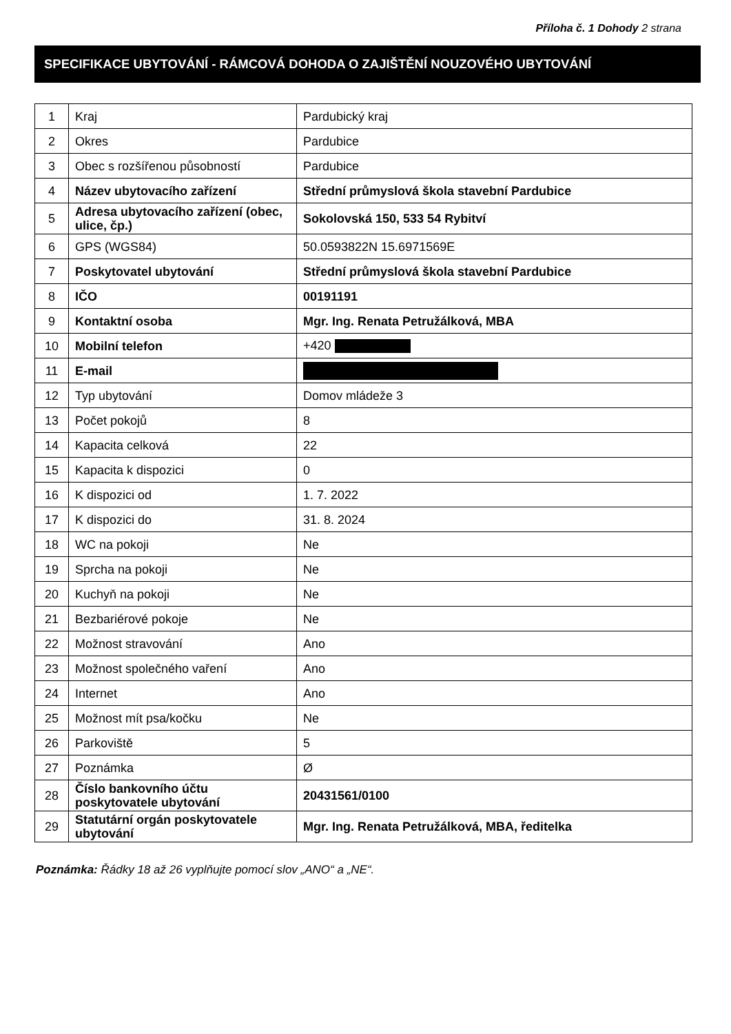Příloha č. 1 Dohody 2 strana
SPECIFIKACE UBYTOVÁNÍ - RÁMCOVÁ DOHODA O ZAJIŠTĚNÍ NOUZOVÉHO UBYTOVÁNÍ
| 1 | Kraj | Pardubický kraj |
| 2 | Okres | Pardubice |
| 3 | Obec s rozšířenou působností | Pardubice |
| 4 | Název ubytovacího zařízení | Střední průmyslová škola stavební Pardubice |
| 5 | Adresa ubytovacího zařízení (obec, ulice, čp.) | Sokolovská 150, 533 54 Rybitví |
| 6 | GPS (WGS84) | 50.0593822N 15.6971569E |
| 7 | Poskytovatel ubytování | Střední průmyslová škola stavební Pardubice |
| 8 | IČO | 00191191 |
| 9 | Kontaktní osoba | Mgr. Ing. Renata Petružálková, MBA |
| 10 | Mobilní telefon | +420 |
| 11 | E-mail | |
| 12 | Typ ubytování | Domov mládeže 3 |
| 13 | Počet pokojů | 8 |
| 14 | Kapacita celková | 22 |
| 15 | Kapacita k dispozici | 0 |
| 16 | K dispozici od | 1. 7. 2022 |
| 17 | K dispozici do | 31. 8. 2024 |
| 18 | WC na pokoji | Ne |
| 19 | Sprcha na pokoji | Ne |
| 20 | Kuchyň na pokoji | Ne |
| 21 | Bezbariérové pokoje | Ne |
| 22 | Možnost stravování | Ano |
| 23 | Možnost společného vaření | Ano |
| 24 | Internet | Ano |
| 25 | Možnost mít psa/kočku | Ne |
| 26 | Parkoviště | 5 |
| 27 | Poznámka | Ø |
| 28 | Číslo bankovního účtu poskytovatele ubytování | 20431561/0100 |
| 29 | Statutární orgán poskytovatele ubytování | Mgr. Ing. Renata Petružálková, MBA, ředitelka |
Poznámka: Řádky 18 až 26 vyplňujte pomocí slov „ANO“ a „NE“.